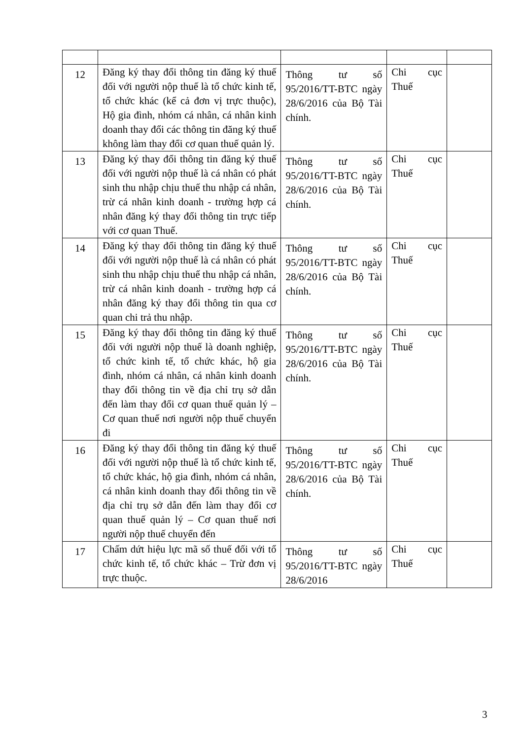| 12 | Đăng ký thay đổi thông tin đăng ký thuế đối với người nộp thuế là tổ chức kinh tế, tổ chức khác (kể cả đơn vị trực thuộc), Hộ gia đình, nhóm cá nhân, cá nhân kinh doanh thay đổi các thông tin đăng ký thuế không làm thay đổi cơ quan thuế quản lý. | Thông tư số 95/2016/TT-BTC ngày 28/6/2016 của Bộ Tài chính. | Chi cục Thuế | |
| 13 | Đăng ký thay đổi thông tin đăng ký thuế đối với người nộp thuế là cá nhân có phát sinh thu nhập chịu thuế thu nhập cá nhân, trừ cá nhân kinh doanh - trường hợp cá nhân đăng ký thay đổi thông tin trực tiếp với cơ quan Thuế. | Thông tư số 95/2016/TT-BTC ngày 28/6/2016 của Bộ Tài chính. | Chi cục Thuế | |
| 14 | Đăng ký thay đổi thông tin đăng ký thuế đối với người nộp thuế là cá nhân có phát sinh thu nhập chịu thuế thu nhập cá nhân, trừ cá nhân kinh doanh - trường hợp cá nhân đăng ký thay đổi thông tin qua cơ quan chi trả thu nhập. | Thông tư số 95/2016/TT-BTC ngày 28/6/2016 của Bộ Tài chính. | Chi cục Thuế | |
| 15 | Đăng ký thay đổi thông tin đăng ký thuế đối với người nộp thuế là doanh nghiệp, tổ chức kinh tế, tổ chức khác, hộ gia đình, nhóm cá nhân, cá nhân kinh doanh thay đổi thông tin về địa chỉ trụ sở dẫn đến làm thay đổi cơ quan thuế quản lý – Cơ quan thuế nơi người nộp thuế chuyển đi | Thông tư số 95/2016/TT-BTC ngày 28/6/2016 của Bộ Tài chính. | Chi cục Thuế | |
| 16 | Đăng ký thay đổi thông tin đăng ký thuế đối với người nộp thuế là tổ chức kinh tế, tổ chức khác, hộ gia đình, nhóm cá nhân, cá nhân kinh doanh thay đổi thông tin về địa chỉ trụ sở dẫn đến làm thay đổi cơ quan thuế quản lý – Cơ quan thuế nơi người nộp thuế chuyển đến | Thông tư số 95/2016/TT-BTC ngày 28/6/2016 của Bộ Tài chính. | Chi cục Thuế | |
| 17 | Chấm dứt hiệu lực mã số thuế đối với tổ chức kinh tế, tổ chức khác – Trừ đơn vị trực thuộc. | Thông tư số 95/2016/TT-BTC ngày 28/6/2016 | Chi cục Thuế | |
3